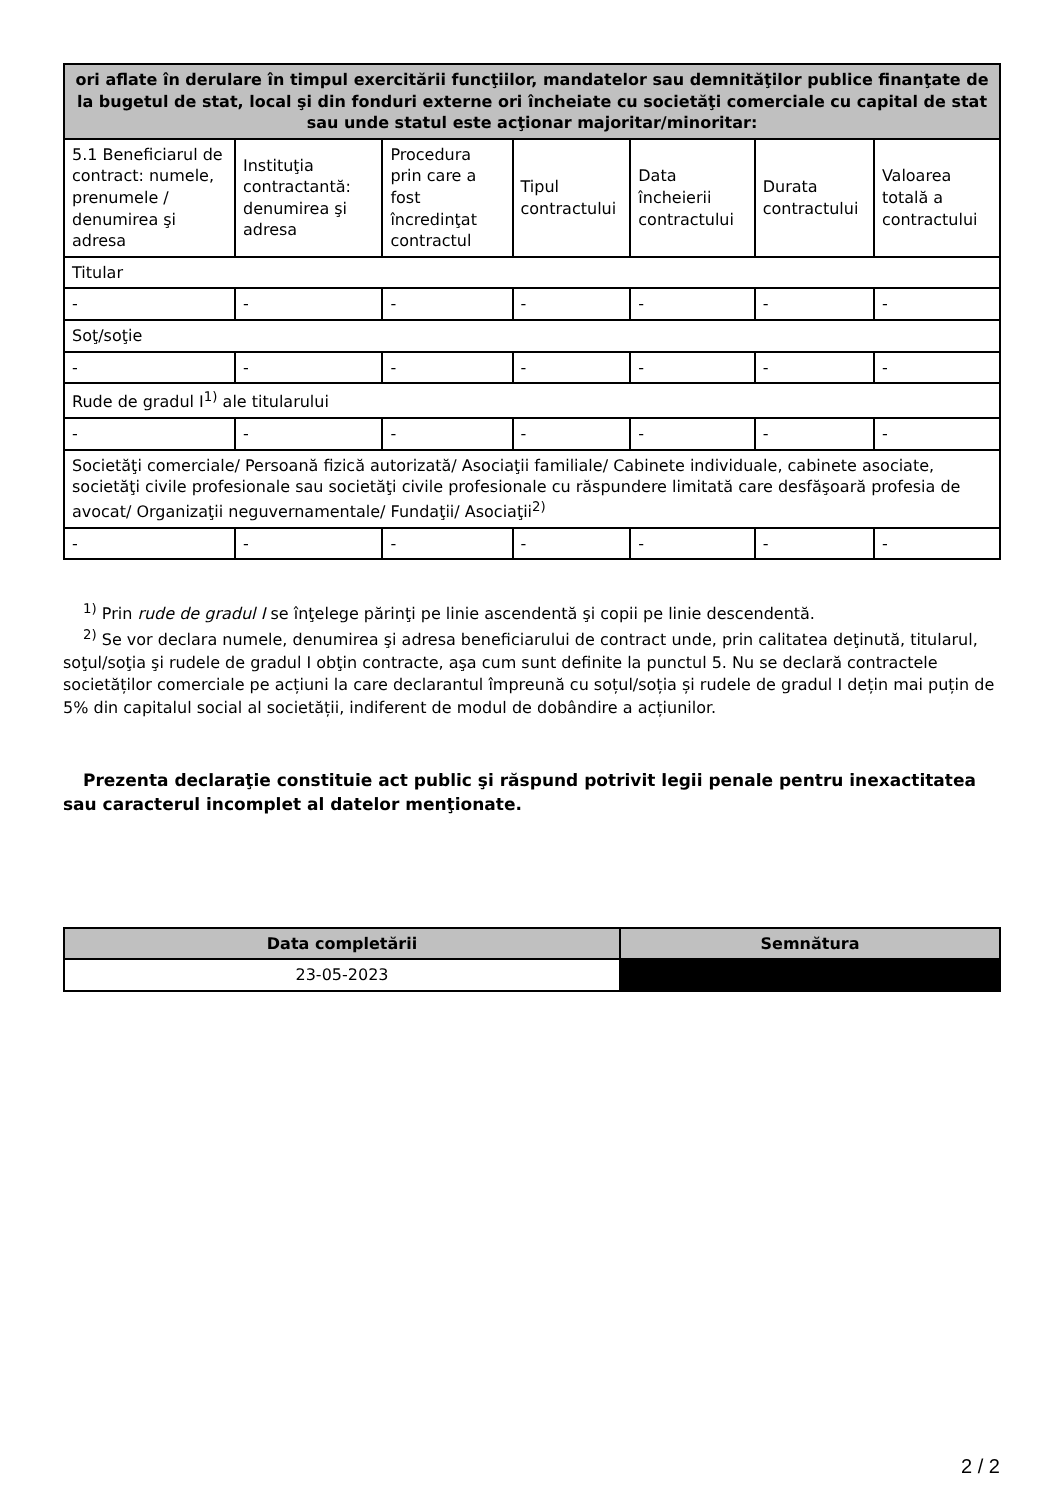| ori aflate în derulare în timpul exercitării funcţiilor, mandatelor sau demnităţilor publice finanţate de la bugetul de stat, local şi din fonduri externe ori încheiate cu societăţi comerciale cu capital de stat sau unde statul este acţionar majoritar/minoritar: | | | | | | |
| --- | --- | --- | --- | --- | --- | --- |
| 5.1 Beneficiarul de contract: numele, prenumele / denumirea şi adresa | Instituţia contractantă: denumirea şi adresa | Procedura prin care a fost încredinţat contractul | Tipul contractului | Data încheierii contractului | Durata contractului | Valoarea totală a contractului |
| Titular | | | | | | |
| - | - | - | - | - | - | - |
| Soţ/soţie | | | | | | |
| - | - | - | - | - | - | - |
| Rude de gradul I<sup>1)</sup> ale titularului | | | | | | |
| - | - | - | - | - | - | - |
| Societăţi comerciale/ Persoană fizică autorizată/ Asociaţii familiale/ Cabinete individuale, cabinete asociate, societăţi civile profesionale sau societăţi civile profesionale cu răspundere limitată care desfăşoară profesia de avocat/ Organizaţii neguvernamentale/ Fundaţii/ Asociaţii<sup>2)</sup> | | | | | | |
| - | - | - | - | - | - | - |
<sup>1)</sup> Prin rude de gradul I se înţelege părinţi pe linie ascendentă şi copii pe linie descendentă.
<sup>2)</sup> Se vor declara numele, denumirea şi adresa beneficiarului de contract unde, prin calitatea deţinută, titularul, soţul/soţia şi rudele de gradul I obţin contracte, aşa cum sunt definite la punctul 5. Nu se declară contractele societăților comerciale pe acțiuni la care declarantul împreună cu soțul/soția și rudele de gradul I dețin mai puțin de 5% din capitalul social al societății, indiferent de modul de dobândire a acțiunilor.
Prezenta declaraţie constituie act public şi răspund potrivit legii penale pentru inexactitatea sau caracterul incomplet al datelor menţionate.
| Data completării | Semnătura |
| --- | --- |
| 23-05-2023 | |
2 / 2